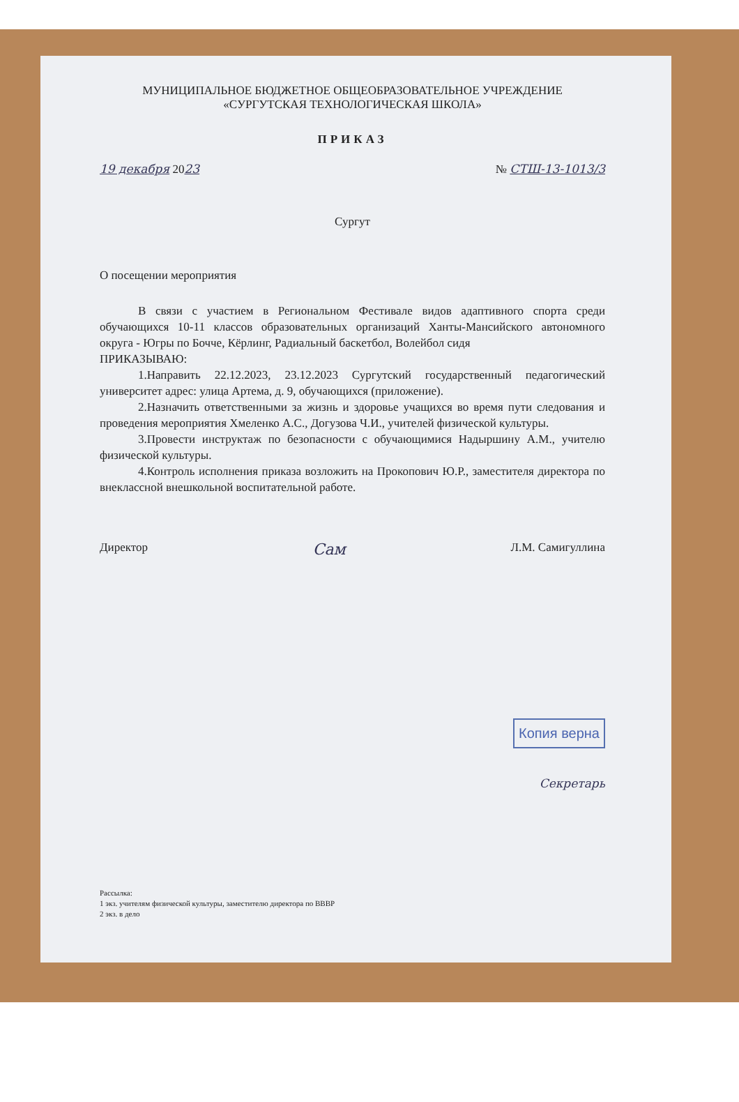МУНИЦИПАЛЬНОЕ БЮДЖЕТНОЕ ОБЩЕОБРАЗОВАТЕЛЬНОЕ УЧРЕЖДЕНИЕ
«СУРГУТСКАЯ ТЕХНОЛОГИЧЕСКАЯ ШКОЛА»
ПРИКАЗ
19 декабря 2023 № СТШ-13-1013/3
Сургут
О посещении мероприятия
В связи с участием в Региональном Фестивале видов адаптивного спорта среди обучающихся 10-11 классов образовательных организаций Ханты-Мансийского автономного округа - Югры по Бочче, Кёрлинг, Радиальный баскетбол, Волейбол сидя
ПРИКАЗЫВАЮ:
1.Направить 22.12.2023, 23.12.2023 Сургутский государственный педагогический университет адрес: улица Артема, д. 9, обучающихся (приложение).
2.Назначить ответственными за жизнь и здоровье учащихся во время пути следования и проведения мероприятия Хмеленко А.С., Догузова Ч.И., учителей физической культуры.
3.Провести инструктаж по безопасности с обучающимися Надыршину А.М., учителю физической культуры.
4.Контроль исполнения приказа возложить на Прокопович Ю.Р., заместителя директора по внеклассной внешкольной воспитательной работе.
Директор Сам Л.М. Самигуллина
Копия верна
Секретарь
Рассылка:
1 экз. учителям физической культуры, заместителю директора по ВВВР
2 экз. в дело